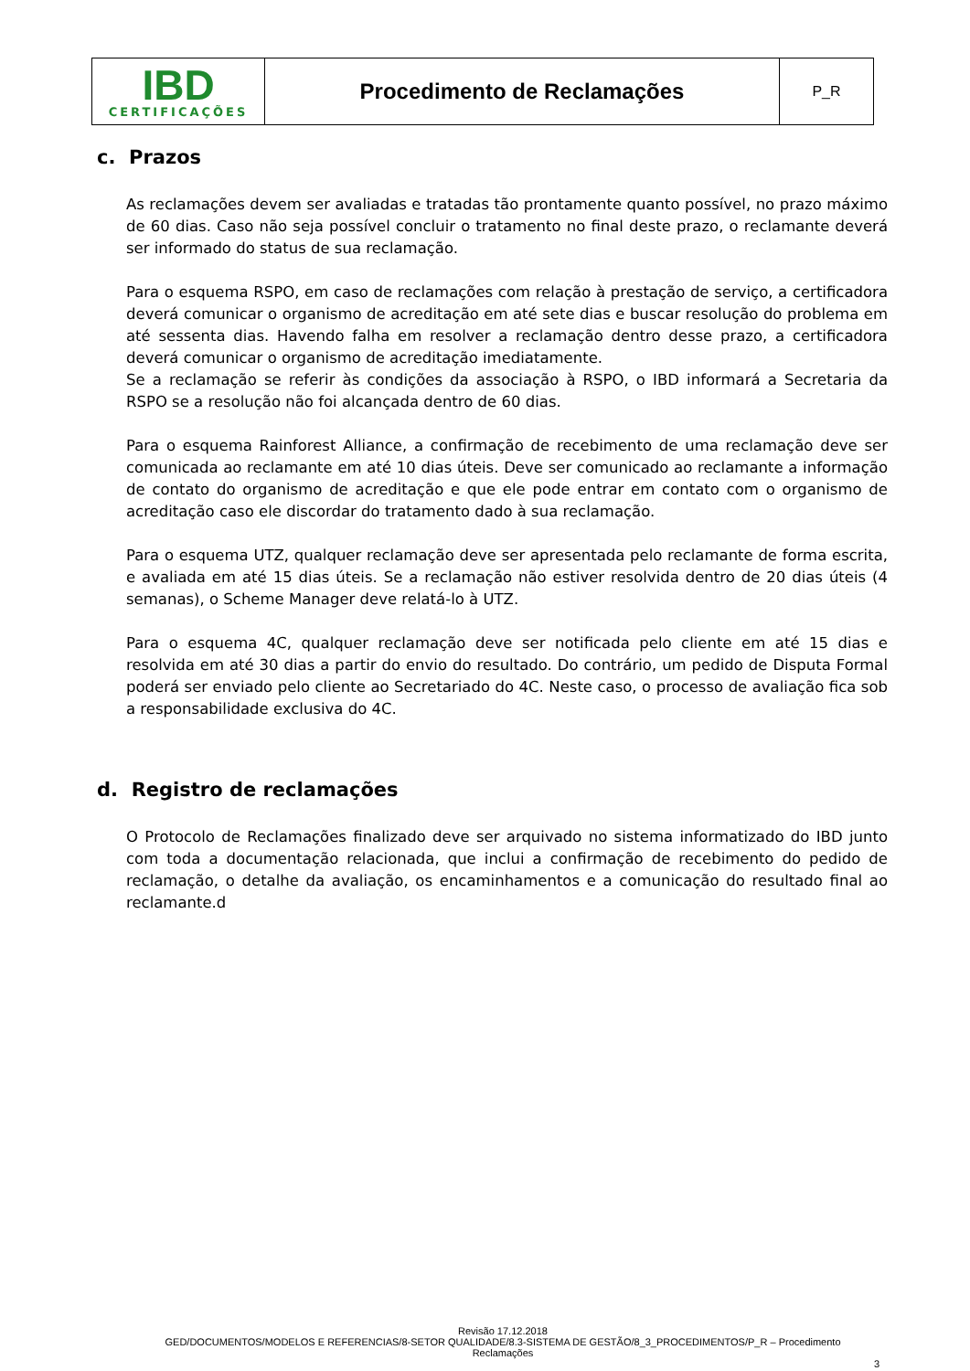| IBD CERTIFICAÇÕES | Procedimento de Reclamações | P_R |
c. Prazos
As reclamações devem ser avaliadas e tratadas tão prontamente quanto possível, no prazo máximo de 60 dias. Caso não seja possível concluir o tratamento no final deste prazo, o reclamante deverá ser informado do status de sua reclamação.
Para o esquema RSPO, em caso de reclamações com relação à prestação de serviço, a certificadora deverá comunicar o organismo de acreditação em até sete dias e buscar resolução do problema em até sessenta dias. Havendo falha em resolver a reclamação dentro desse prazo, a certificadora deverá comunicar o organismo de acreditação imediatamente.
Se a reclamação se referir às condições da associação à RSPO, o IBD informará a Secretaria da RSPO se a resolução não foi alcançada dentro de 60 dias.
Para o esquema Rainforest Alliance, a confirmação de recebimento de uma reclamação deve ser comunicada ao reclamante em até 10 dias úteis. Deve ser comunicado ao reclamante a informação de contato do organismo de acreditação e que ele pode entrar em contato com o organismo de acreditação caso ele discordar do tratamento dado à sua reclamação.
Para o esquema UTZ, qualquer reclamação deve ser apresentada pelo reclamante de forma escrita, e avaliada em até 15 dias úteis. Se a reclamação não estiver resolvida dentro de 20 dias úteis (4 semanas), o Scheme Manager deve relatá-lo à UTZ.
Para o esquema 4C, qualquer reclamação deve ser notificada pelo cliente em até 15 dias e resolvida em até 30 dias a partir do envio do resultado. Do contrário, um pedido de Disputa Formal poderá ser enviado pelo cliente ao Secretariado do 4C. Neste caso, o processo de avaliação fica sob a responsabilidade exclusiva do 4C.
d. Registro de reclamações
O Protocolo de Reclamações finalizado deve ser arquivado no sistema informatizado do IBD junto com toda a documentação relacionada, que inclui a confirmação de recebimento do pedido de reclamação, o detalhe da avaliação, os encaminhamentos e a comunicação do resultado final ao reclamante.d
Revisão 17.12.2018
GED/DOCUMENTOS/MODELOS E REFERENCIAS/8-SETOR QUALIDADE/8.3-SISTEMA DE GESTÃO/8_3_PROCEDIMENTOS/P_R – Procedimento Reclamações
3